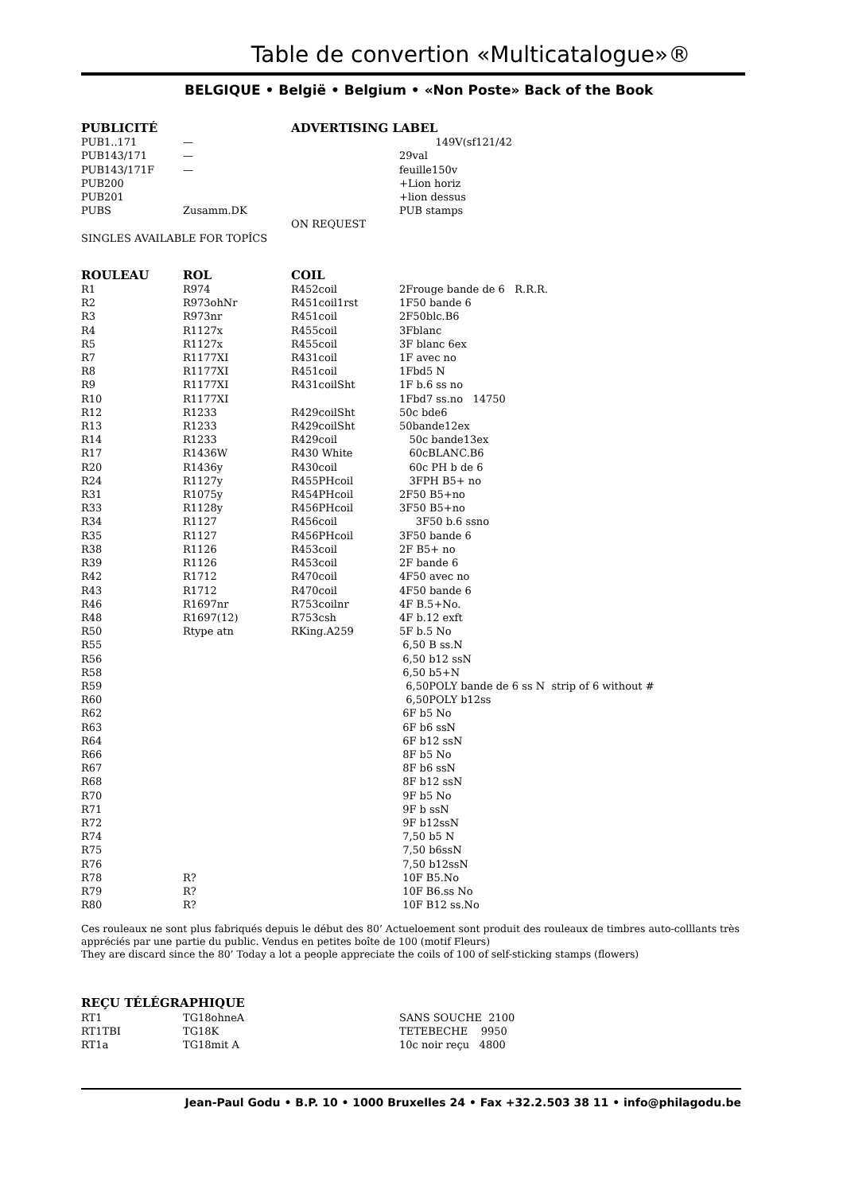Table de convertion «Multicatalogue»®
BELGIQUE • België • Belgium • «Non Poste» Back of the Book
| PUBLICITÉ | | ADVERTISING LABEL | |
| --- | --- | --- | --- |
| PUB1..171 | — | | 149V(sf121/42 |
| PUB143/171 | — | | 29val |
| PUB143/171F | — | | feuille150v |
| PUB200 | | | +Lion horiz |
| PUB201 | | | +lion dessus |
| PUBS | Zusamm.DK | | PUB stamps |
| | | ON REQUEST | |
| SINGLES AVAILABLE FOR TOPÎCS | | | |
| ROULEAU | ROL | COIL | |
| --- | --- | --- | --- |
| R1 | R974 | R452coil | 2Frouge bande de 6 R.R.R. |
| R2 | R973ohNr | R451coil1rst | 1F50 bande 6 |
| R3 | R973nr | R451coil | 2F50blc.B6 |
| R4 | R1127x | R455coil | 3Fblanc |
| R5 | R1127x | R455coil | 3F blanc 6ex |
| R7 | R1177XI | R431coil | 1F avec no |
| R8 | R1177XI | R451coil | 1Fbd5 N |
| R9 | R1177XI | R431coilSht | 1F b.6 ss no |
| R10 | R1177XI | | 1Fbd7 ss.no 14750 |
| R12 | R1233 | R429coilSht | 50c bde6 |
| R13 | R1233 | R429coilSht | 50bande12ex |
| R14 | R1233 | R429coil | 50c bande13ex |
| R17 | R1436W | R430 White | 60cBLANC.B6 |
| R20 | R1436y | R430coil | 60c PH b de 6 |
| R24 | R1127y | R455PHcoil | 3FPH B5+ no |
| R31 | R1075y | R454PHcoil | 2F50 B5+no |
| R33 | R1128y | R456PHcoil | 3F50 B5+no |
| R34 | R1127 | R456coil | 3F50 b.6 ssno |
| R35 | R1127 | R456PHcoil | 3F50 bande 6 |
| R38 | R1126 | R453coil | 2F B5+ no |
| R39 | R1126 | R453coil | 2F bande 6 |
| R42 | R1712 | R470coil | 4F50 avec no |
| R43 | R1712 | R470coil | 4F50 bande 6 |
| R46 | R1697nr | R753coilnr | 4F B.5+No. |
| R48 | R1697(12) | R753csh | 4F b.12 exft |
| R50 | Rtype atn | RKing.A259 | 5F b.5 No |
| R55 | | | 6,50 B ss.N |
| R56 | | | 6,50 b12 ssN |
| R58 | | | 6,50 b5+N |
| R59 | | | 6,50POLY bande de 6 ss N strip of 6 without # |
| R60 | | | 6,50POLY b12ss |
| R62 | | | 6F b5 No |
| R63 | | | 6F b6 ssN |
| R64 | | | 6F b12 ssN |
| R66 | | | 8F b5 No |
| R67 | | | 8F b6 ssN |
| R68 | | | 8F b12 ssN |
| R70 | | | 9F b5 No |
| R71 | | | 9F b ssN |
| R72 | | | 9F b12ssN |
| R74 | | | 7,50 b5 N |
| R75 | | | 7,50 b6ssN |
| R76 | | | 7,50 b12ssN |
| R78 | R? | | 10F B5.No |
| R79 | R? | | 10F B6.ss No |
| R80 | R? | | 10F B12 ss.No |
Ces rouleaux ne sont plus fabriqués depuis le début des 80’ Actueloement sont produit des rouleaux de timbres auto-colllants très appréciés par une partie du public. Vendus en petites boîte de 100 (motif Fleurs)
They are discard since the 80’ Today a lot a people appreciate the coils of 100 of self-sticking stamps (flowers)
| REÇU TÉLÉGRAPHIQUE | | | |
| --- | --- | --- | --- |
| RT1 | TG18ohneA | | SANS SOUCHE 2100 |
| RT1TBI | TG18K | | TETEBECHE 9950 |
| RT1a | TG18mit A | | 10c noir reçu 4800 |
Jean-Paul Godu • B.P. 10 • 1000 Bruxelles 24 • Fax +32.2.503 38 11 • info@philagodu.be